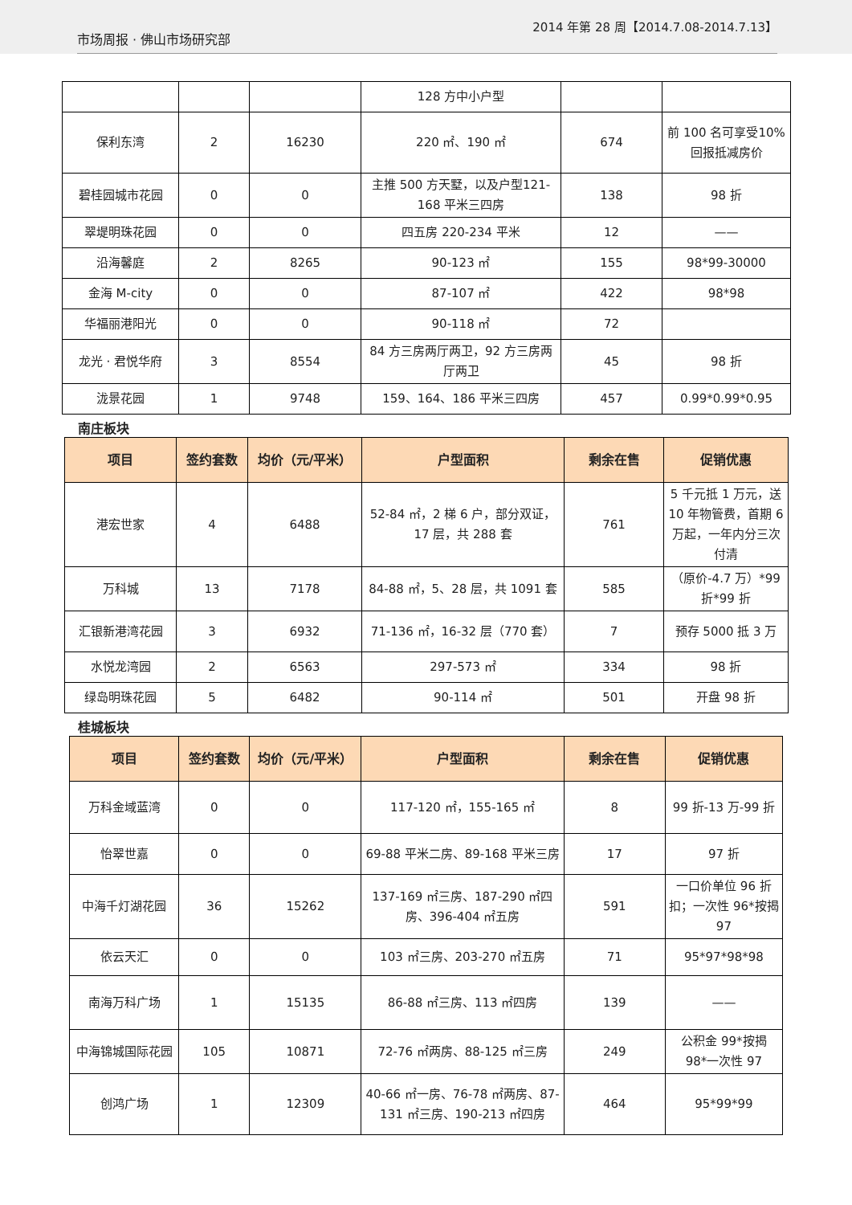市场周报 · 佛山市场研究部 2014 年第 28 周【2014.7.08-2014.7.13】
| | | | 128 方中小户型 | | |
| 保利东湾 | 2 | 16230 | 220 ㎡、190 ㎡ | 674 | 前 100 名可享受10%回报抵减房价 |
| 碧桂园城市花园 | 0 | 0 | 主推 500 方天墅，以及户型121-168 平米三四房 | 138 | 98 折 |
| 翠堤明珠花园 | 0 | 0 | 四五房 220-234 平米 | 12 | —— |
| 沿海馨庭 | 2 | 8265 | 90-123 ㎡ | 155 | 98*99-30000 |
| 金海 M-city | 0 | 0 | 87-107 ㎡ | 422 | 98*98 |
| 华福丽港阳光 | 0 | 0 | 90-118 ㎡ | 72 | |
| 龙光 · 君悦华府 | 3 | 8554 | 84 方三房两厅两卫，92 方三房两厅两卫 | 45 | 98 折 |
| 泷景花园 | 1 | 9748 | 159、164、186 平米三四房 | 457 | 0.99*0.99*0.95 |
南庄板块
| 项目 | 签约套数 | 均价（元/平米） | 户型面积 | 剩余在售 | 促销优惠 |
| --- | --- | --- | --- | --- | --- |
| 港宏世家 | 4 | 6488 | 52-84 ㎡，2 梯 6 户，部分双证，17 层，共 288 套 | 761 | 5 千元抵 1 万元，送 10 年物管费，首期 6 万起，一年内分三次付清 |
| 万科城 | 13 | 7178 | 84-88 ㎡，5、28 层，共 1091 套 | 585 | （原价-4.7 万）*99 折*99 折 |
| 汇银新港湾花园 | 3 | 6932 | 71-136 ㎡，16-32 层（770 套） | 7 | 预存 5000 抵 3 万 |
| 水悦龙湾园 | 2 | 6563 | 297-573 ㎡ | 334 | 98 折 |
| 绿岛明珠花园 | 5 | 6482 | 90-114 ㎡ | 501 | 开盘 98 折 |
桂城板块
| 项目 | 签约套数 | 均价（元/平米） | 户型面积 | 剩余在售 | 促销优惠 |
| --- | --- | --- | --- | --- | --- |
| 万科金域蓝湾 | 0 | 0 | 117-120 ㎡，155-165 ㎡ | 8 | 99 折-13 万-99 折 |
| 怡翠世嘉 | 0 | 0 | 69-88 平米二房、89-168 平米三房 | 17 | 97 折 |
| 中海千灯湖花园 | 36 | 15262 | 137-169 ㎡三房、187-290 ㎡四房、396-404 ㎡五房 | 591 | 一口价单位 96 折扣；一次性 96*按揭 97 |
| 依云天汇 | 0 | 0 | 103 ㎡三房、203-270 ㎡五房 | 71 | 95*97*98*98 |
| 南海万科广场 | 1 | 15135 | 86-88 ㎡三房、113 ㎡四房 | 139 | —— |
| 中海锦城国际花园 | 105 | 10871 | 72-76 ㎡两房、88-125 ㎡三房 | 249 | 公积金 99*按揭 98*一次性 97 |
| 创鸿广场 | 1 | 12309 | 40-66 ㎡一房、76-78 ㎡两房、87-131 ㎡三房、190-213 ㎡四房 | 464 | 95*99*99 |